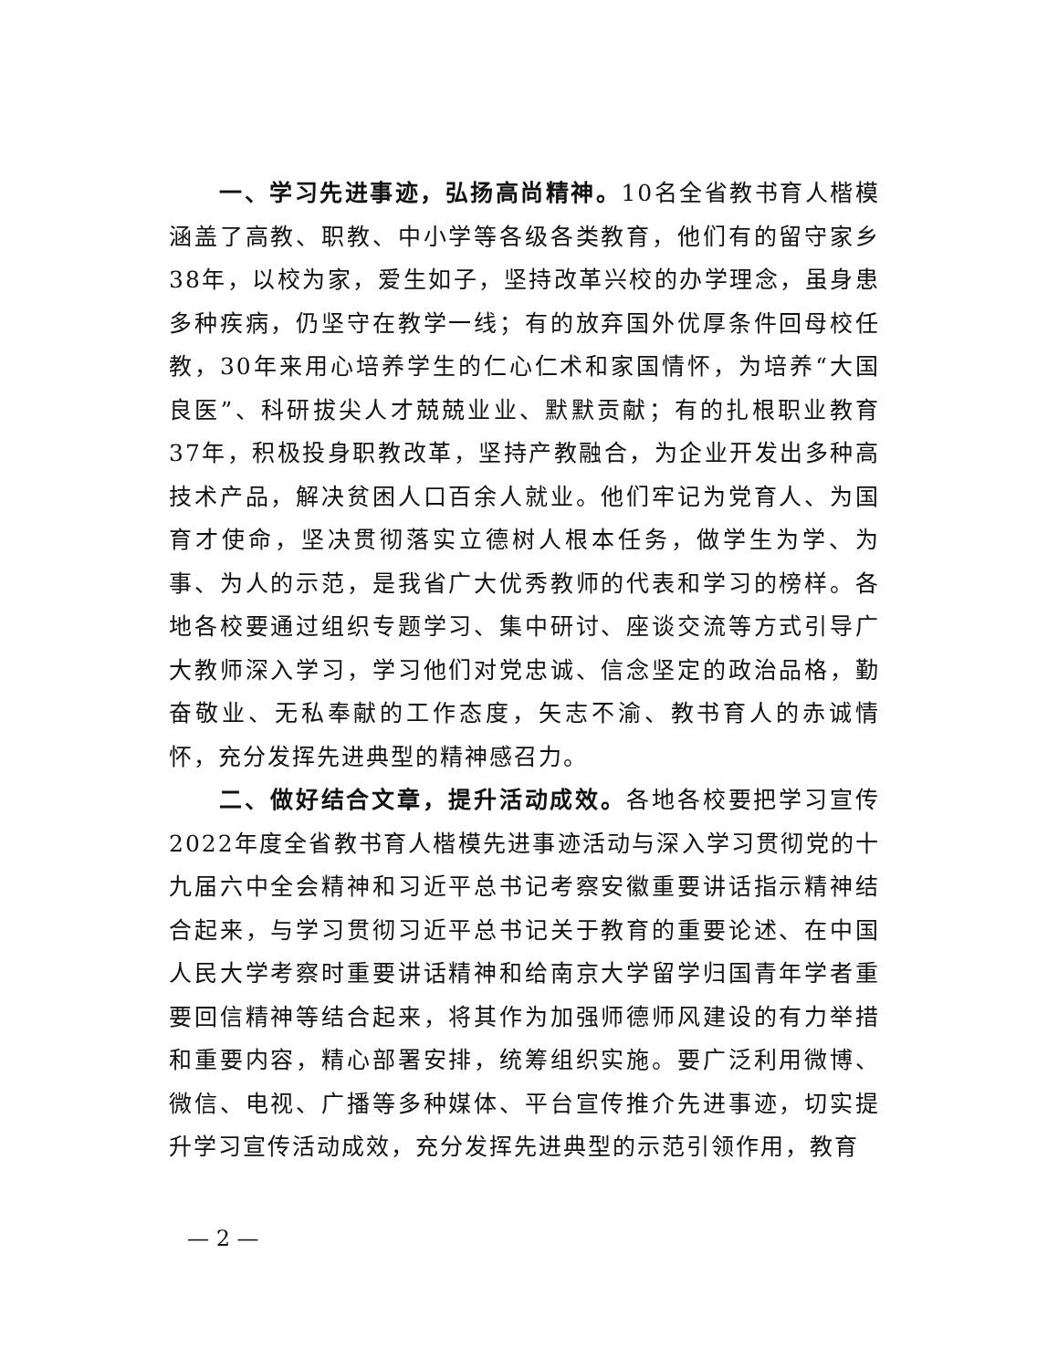一、学习先进事迹，弘扬高尚精神。10名全省教书育人楷模涵盖了高教、职教、中小学等各级各类教育，他们有的留守家乡38年，以校为家，爱生如子，坚持改革兴校的办学理念，虽身患多种疾病，仍坚守在教学一线；有的放弃国外优厚条件回母校任教，30年来用心培养学生的仁心仁术和家国情怀，为培养“大国良医”、科研拔尖人才兢兢业业、默默贡献；有的扎根职业教育37年，积极投身职教改革，坚持产教融合，为企业开发出多种高技术产品，解决贫困人口百余人就业。他们牢记为党育人、为国育才使命，坚决贯彻落实立德树人根本任务，做学生为学、为事、为人的示范，是我省广大优秀教师的代表和学习的榜样。各地各校要通过组织专题学习、集中研讨、座谈交流等方式引导广大教师深入学习，学习他们对党忠诚、信念坚定的政治品格，勤奋敬业、无私奉献的工作态度，矢志不渝、教书育人的赤诚情怀，充分发挥先进典型的精神感召力。
二、做好结合文章，提升活动成效。各地各校要把学习宣传2022年度全省教书育人楷模先进事迹活动与深入学习贯彻党的十九届六中全会精神和习近平总书记考察安徽重要讲话指示精神结合起来，与学习贯彻习近平总书记关于教育的重要论述、在中国人民大学考察时重要讲话精神和给南京大学留学归国青年学者重要回信精神等结合起来，将其作为加强师德师风建设的有力举措和重要内容，精心部署安排，统筹组织实施。要广泛利用微博、微信、电视、广播等多种媒体、平台宣传推介先进事迹，切实提升学习宣传活动成效，充分发挥先进典型的示范引领作用，教育
— 2 —